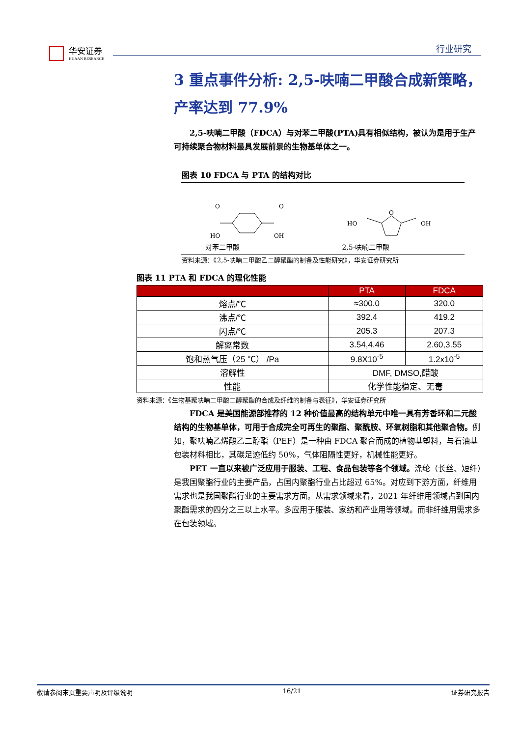华安证券
HUAAN RESEARCH
行业研究
3 重点事件分析: 2,5-呋喃二甲酸合成新策略，产率达到 77.9%
2,5-呋喃二甲酸（FDCA）与对苯二甲酸(PTA)具有相似结构，被认为是用于生产可持续聚合物材料最具发展前景的生物基单体之一。
图表 10 FDCA 与 PTA 的结构对比
HO
OH
O
O
对苯二甲酸
HO
OH
O
2,5-呋喃二甲酸
资料来源：《2,5-呋喃二甲酸乙二醇聚酯的制备及性能研究》，华安证券研究所
图表 11 PTA 和 FDCA 的理化性能
| | PTA | FDCA |
| --- | --- | --- |
| 熔点/℃ | ≈300.0 | 320.0 |
| 沸点/℃ | 392.4 | 419.2 |
| 闪点/℃ | 205.3 | 207.3 |
| 解离常数 | 3.54,4.46 | 2.60,3.55 |
| 饱和蒸气压（25 ℃） /Pa | 9.8X10<sup>-5</sup> | 1.2x10<sup>-5</sup> |
| 溶解性 | DMF, DMSO,醋酸 | |
| 性能 | 化学性能稳定、无毒 | |
资料来源：《生物基聚呋喃二甲酸二醇聚酯的合成及纤维的制备与表征》，华安证券研究所
FDCA 是美国能源部推荐的 12 种价值最高的结构单元中唯一具有芳香环和二元酸结构的生物基单体，可用于合成完全可再生的聚酯、聚酰胺、环氧树脂和其他聚合物。例如，聚呋喃乙烯酸乙二醇酯（PEF）是一种由 FDCA 聚合而成的植物基塑料，与石油基包装材料相比，其碳足迹低约 50%，气体阻隔性更好，机械性能更好。
PET 一直以来被广泛应用于服装、工程、食品包装等各个领域。涤纶（长丝、短纤）是我国聚酯行业的主要产品，占国内聚酯行业占比超过 65%。对应到下游方面，纤维用需求也是我国聚酯行业的主要需求方面。从需求领域来看，2021 年纤维用领域占到国内聚酯需求的四分之三以上水平。多应用于服装、家纺和产业用等领域。而非纤维用需求多在包装领域。
敬请参阅末页重要声明及评级说明 16/21 证券研究报告